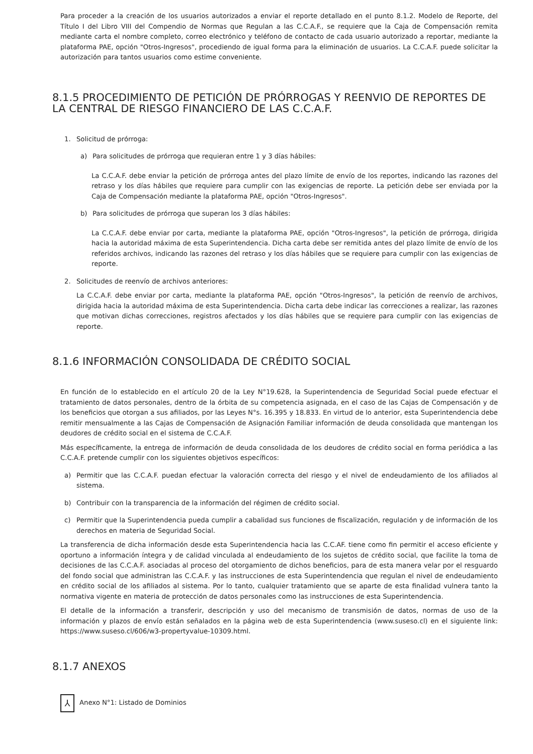Para proceder a la creación de los usuarios autorizados a enviar el reporte detallado en el punto 8.1.2. Modelo de Reporte, del Título I del Libro VIII del Compendio de Normas que Regulan a las C.C.A.F., se requiere que la Caja de Compensación remita mediante carta el nombre completo, correo electrónico y teléfono de contacto de cada usuario autorizado a reportar, mediante la plataforma PAE, opción "Otros-Ingresos", procediendo de igual forma para la eliminación de usuarios. La C.C.A.F. puede solicitar la autorización para tantos usuarios como estime conveniente.
8.1.5 PROCEDIMIENTO DE PETICIÓN DE PRÓRROGAS Y REENVIO DE REPORTES DE LA CENTRAL DE RIESGO FINANCIERO DE LAS C.C.A.F.
1. Solicitud de prórroga:
a) Para solicitudes de prórroga que requieran entre 1 y 3 días hábiles:
La C.C.A.F. debe enviar la petición de prórroga antes del plazo límite de envío de los reportes, indicando las razones del retraso y los días hábiles que requiere para cumplir con las exigencias de reporte. La petición debe ser enviada por la Caja de Compensación mediante la plataforma PAE, opción "Otros-Ingresos".
b) Para solicitudes de prórroga que superan los 3 días hábiles:
La C.C.A.F. debe enviar por carta, mediante la plataforma PAE, opción "Otros-Ingresos", la petición de prórroga, dirigida hacia la autoridad máxima de esta Superintendencia. Dicha carta debe ser remitida antes del plazo límite de envío de los referidos archivos, indicando las razones del retraso y los días hábiles que se requiere para cumplir con las exigencias de reporte.
2. Solicitudes de reenvío de archivos anteriores:
La C.C.A.F. debe enviar por carta, mediante la plataforma PAE, opción "Otros-Ingresos", la petición de reenvío de archivos, dirigida hacia la autoridad máxima de esta Superintendencia. Dicha carta debe indicar las correcciones a realizar, las razones que motivan dichas correcciones, registros afectados y los días hábiles que se requiere para cumplir con las exigencias de reporte.
8.1.6 INFORMACIÓN CONSOLIDADA DE CRÉDITO SOCIAL
En función de lo establecido en el artículo 20 de la Ley N°19.628, la Superintendencia de Seguridad Social puede efectuar el tratamiento de datos personales, dentro de la órbita de su competencia asignada, en el caso de las Cajas de Compensación y de los beneficios que otorgan a sus afiliados, por las Leyes N°s. 16.395 y 18.833. En virtud de lo anterior, esta Superintendencia debe remitir mensualmente a las Cajas de Compensación de Asignación Familiar información de deuda consolidada que mantengan los deudores de crédito social en el sistema de C.C.A.F.
Más específicamente, la entrega de información de deuda consolidada de los deudores de crédito social en forma periódica a las C.C.A.F. pretende cumplir con los siguientes objetivos específicos:
a) Permitir que las C.C.A.F. puedan efectuar la valoración correcta del riesgo y el nivel de endeudamiento de los afiliados al sistema.
b) Contribuir con la transparencia de la información del régimen de crédito social.
c) Permitir que la Superintendencia pueda cumplir a cabalidad sus funciones de fiscalización, regulación y de información de los derechos en materia de Seguridad Social.
La transferencia de dicha información desde esta Superintendencia hacia las C.C.AF. tiene como fin permitir el acceso eficiente y oportuno a información íntegra y de calidad vinculada al endeudamiento de los sujetos de crédito social, que facilite la toma de decisiones de las C.C.A.F. asociadas al proceso del otorgamiento de dichos beneficios, para de esta manera velar por el resguardo del fondo social que administran las C.C.A.F. y las instrucciones de esta Superintendencia que regulan el nivel de endeudamiento en crédito social de los afiliados al sistema. Por lo tanto, cualquier tratamiento que se aparte de esta finalidad vulnera tanto la normativa vigente en materia de protección de datos personales como las instrucciones de esta Superintendencia.
El detalle de la información a transferir, descripción y uso del mecanismo de transmisión de datos, normas de uso de la información y plazos de envío están señalados en la página web de esta Superintendencia (www.suseso.cl) en el siguiente link: https://www.suseso.cl/606/w3-propertyvalue-10309.html.
8.1.7 ANEXOS
⅄
Anexo N°1: Listado de Dominios